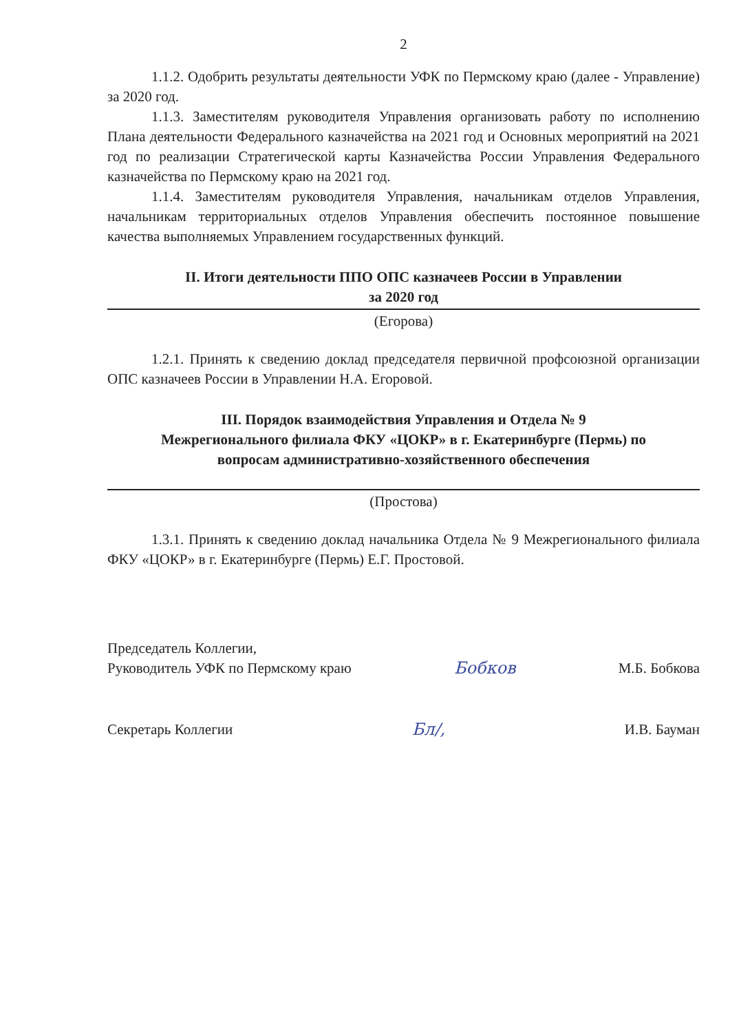2
1.1.2. Одобрить результаты деятельности УФК по Пермскому краю (далее - Управление) за 2020 год.
1.1.3. Заместителям руководителя Управления организовать работу по исполнению Плана деятельности Федерального казначейства на 2021 год и Основных мероприятий на 2021 год по реализации Стратегической карты Казначейства России Управления Федерального казначейства по Пермскому краю на 2021 год.
1.1.4. Заместителям руководителя Управления, начальникам отделов Управления, начальникам территориальных отделов Управления обеспечить постоянное повышение качества выполняемых Управлением государственных функций.
II. Итоги деятельности ППО ОПС казначеев России в Управлении
за 2020 год
(Егорова)
1.2.1. Принять к сведению доклад председателя первичной профсоюзной организации ОПС казначеев России в Управлении Н.А. Егоровой.
III. Порядок взаимодействия Управления и Отдела № 9
Межрегионального филиала ФКУ «ЦОКР» в г. Екатеринбурге (Пермь) по
вопросам административно-хозяйственного обеспечения
(Простова)
1.3.1. Принять к сведению доклад начальника Отдела № 9 Межрегионального филиала ФКУ «ЦОКР» в г. Екатеринбурге (Пермь) Е.Г. Простовой.
Председатель Коллегии,
Руководитель УФК по Пермскому краю
Бобков
М.Б. Бобкова
Секретарь Коллегии
Бл/,
И.В. Бауман